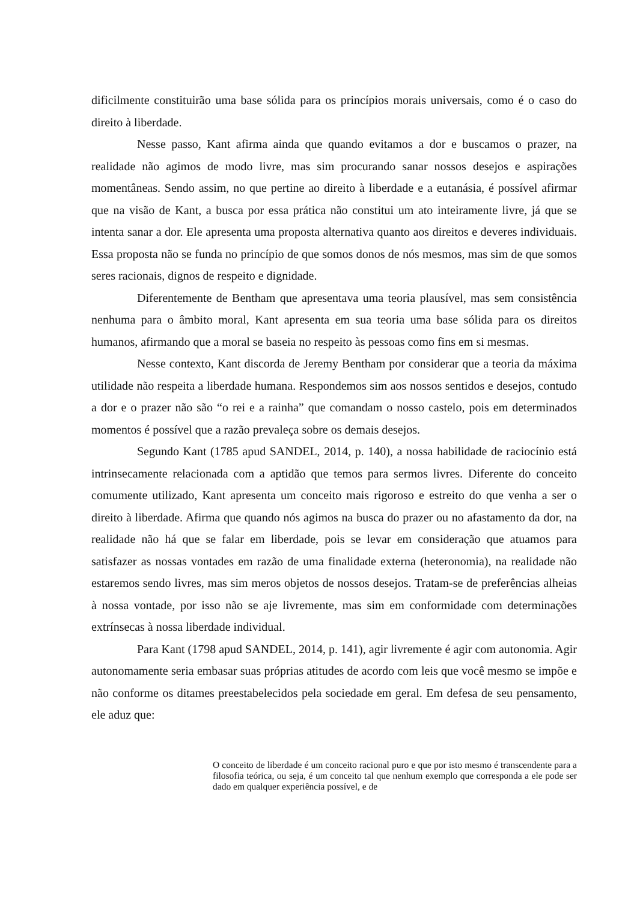dificilmente constituirão uma base sólida para os princípios morais universais, como é o caso do direito à liberdade.
Nesse passo, Kant afirma ainda que quando evitamos a dor e buscamos o prazer, na realidade não agimos de modo livre, mas sim procurando sanar nossos desejos e aspirações momentâneas. Sendo assim, no que pertine ao direito à liberdade e a eutanásia, é possível afirmar que na visão de Kant, a busca por essa prática não constitui um ato inteiramente livre, já que se intenta sanar a dor. Ele apresenta uma proposta alternativa quanto aos direitos e deveres individuais. Essa proposta não se funda no princípio de que somos donos de nós mesmos, mas sim de que somos seres racionais, dignos de respeito e dignidade.
Diferentemente de Bentham que apresentava uma teoria plausível, mas sem consistência nenhuma para o âmbito moral, Kant apresenta em sua teoria uma base sólida para os direitos humanos, afirmando que a moral se baseia no respeito às pessoas como fins em si mesmas.
Nesse contexto, Kant discorda de Jeremy Bentham por considerar que a teoria da máxima utilidade não respeita a liberdade humana. Respondemos sim aos nossos sentidos e desejos, contudo a dor e o prazer não são “o rei e a rainha” que comandam o nosso castelo, pois em determinados momentos é possível que a razão prevaleça sobre os demais desejos.
Segundo Kant (1785 apud SANDEL, 2014, p. 140), a nossa habilidade de raciocínio está intrinsecamente relacionada com a aptidão que temos para sermos livres. Diferente do conceito comumente utilizado, Kant apresenta um conceito mais rigoroso e estreito do que venha a ser o direito à liberdade. Afirma que quando nós agimos na busca do prazer ou no afastamento da dor, na realidade não há que se falar em liberdade, pois se levar em consideração que atuamos para satisfazer as nossas vontades em razão de uma finalidade externa (heteronomia), na realidade não estaremos sendo livres, mas sim meros objetos de nossos desejos. Tratam-se de preferências alheias à nossa vontade, por isso não se aje livremente, mas sim em conformidade com determinações extrínsecas à nossa liberdade individual.
Para Kant (1798 apud SANDEL, 2014, p. 141), agir livremente é agir com autonomia. Agir autonomamente seria embasar suas próprias atitudes de acordo com leis que você mesmo se impõe e não conforme os ditames preestabelecidos pela sociedade em geral. Em defesa de seu pensamento, ele aduz que:
O conceito de liberdade é um conceito racional puro e que por isto mesmo é transcendente para a filosofia teórica, ou seja, é um conceito tal que nenhum exemplo que corresponda a ele pode ser dado em qualquer experiência possível, e de